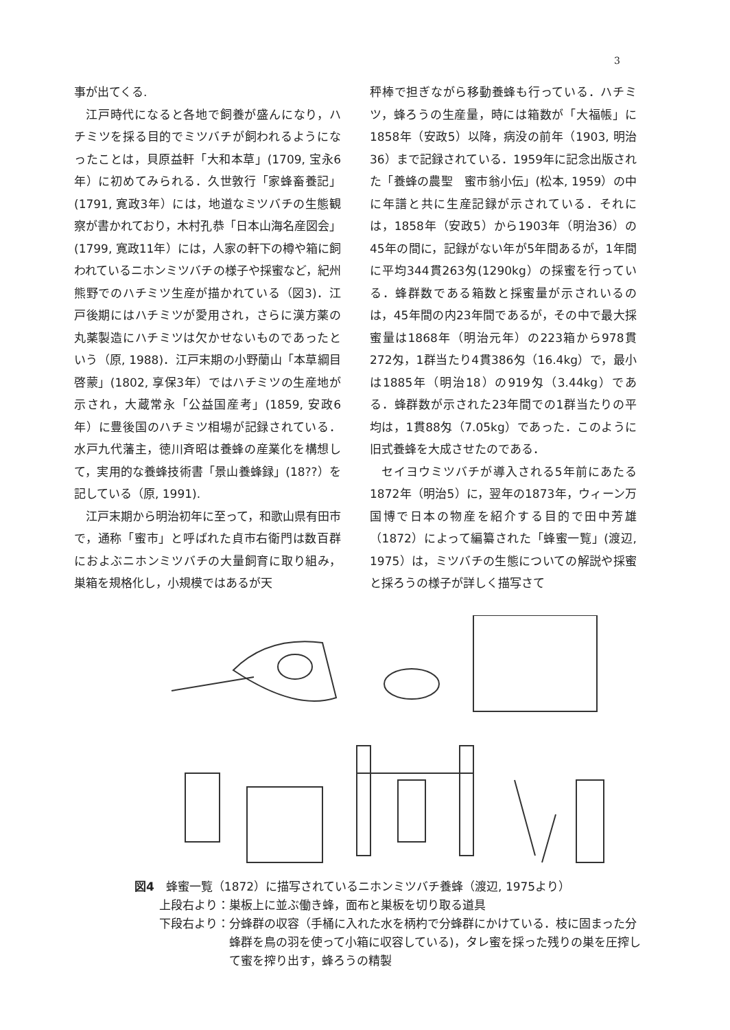3
事が出てくる.
江戸時代になると各地で飼養が盛んになり，ハチミツを採る目的でミツバチが飼われるようになったことは，貝原益軒「大和本草」(1709, 宝永6年）に初めてみられる．久世敦行「家蜂畜養記」(1791, 寛政3年）には，地道なミツバチの生態観察が書かれており，木村孔恭「日本山海名産図会」(1799, 寛政11年）には，人家の軒下の樽や箱に飼われているニホンミツバチの様子や採蜜など，紀州熊野でのハチミツ生産が描かれている（図3)．江戸後期にはハチミツが愛用され，さらに漢方薬の丸薬製造にハチミツは欠かせないものであったという（原, 1988)．江戸末期の小野蘭山「本草綱目啓蒙」(1802, 享保3年）ではハチミツの生産地が示され，大蔵常永「公益国産考」(1859, 安政6年）に豊後国のハチミツ相場が記録されている．水戸九代藩主，徳川斉昭は養蜂の産業化を構想して，実用的な養蜂技術書「景山養蜂録」(18??）を記している（原, 1991).
江戸末期から明治初年に至って，和歌山県有田市で，通称「蜜市」と呼ばれた貞市右衛門は数百群におよぶニホンミツバチの大量飼育に取り組み，巣箱を規格化し，小規模ではあるが天
秤棒で担ぎながら移動養蜂も行っている．ハチミツ，蜂ろうの生産量，時には箱数が「大福帳」に1858年（安政5）以降，病没の前年（1903, 明治36）まで記録されている．1959年に記念出版された「養蜂の農聖　蜜市翁小伝」(松本, 1959）の中に年譜と共に生産記録が示されている．それには，1858年（安政5）から1903年（明治36）の45年の間に，記録がない年が5年間あるが，1年間に平均344貫263匁(1290kg）の採蜜を行っている．蜂群数である箱数と採蜜量が示されいるのは，45年間の内23年間であるが，その中で最大採蜜量は1868年（明治元年）の223箱から978貫272匁，1群当たり4貫386匁（16.4kg）で，最小は1885年（明治18）の919匁（3.44kg）である．蜂群数が示された23年間での1群当たりの平均は，1貫88匁（7.05kg）であった．このように旧式養蜂を大成させたのである．
セイヨウミツバチが導入される5年前にあたる1872年（明治5）に，翌年の1873年，ウィーン万国博で日本の物産を紹介する目的で田中芳雄（1872）によって編纂された「蜂蜜一覧」(渡辺, 1975）は，ミツバチの生態についての解説や採蜜と採ろうの様子が詳しく描写さて
図4　蜂蜜一覧（1872）に描写されているニホンミツバチ養蜂（渡辺, 1975より）
上段右より： 巣板上に並ぶ働き蜂，面布と巣板を切り取る道具
下段右より： 分蜂群の収容（手桶に入れた水を柄杓で分蜂群にかけている．枝に固まった分蜂群を鳥の羽を使って小箱に収容している)，タレ蜜を採った残りの巣を圧搾して蜜を搾り出す，蜂ろうの精製